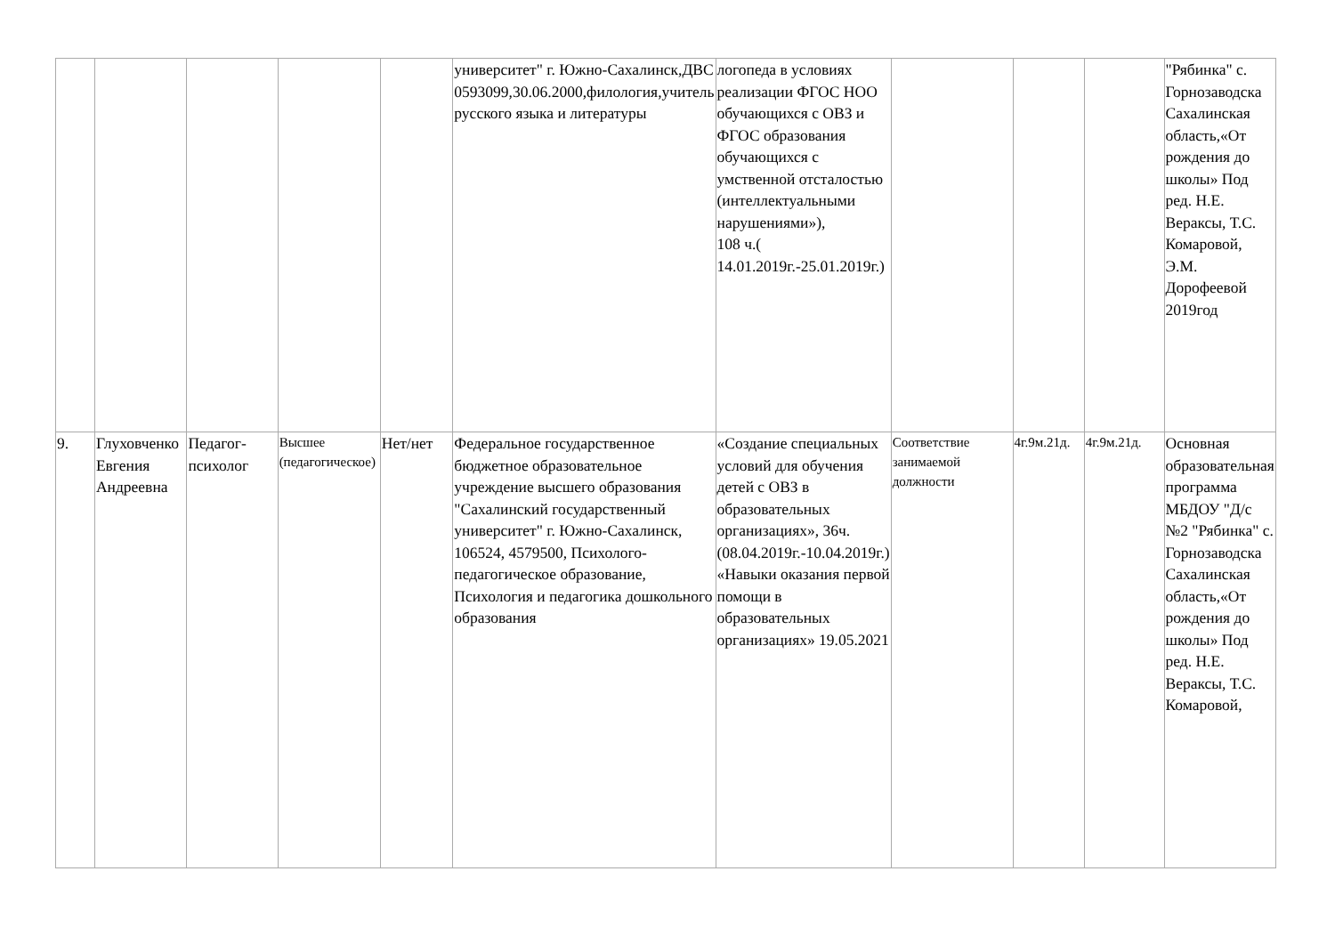| | | | | | университет" г. Южно-Сахалинск,ДВС 0593099,30.06.2000,филология,учитель русского языка и литературы | логопеда в условиях реализации ФГОС НОО обучающихся с ОВЗ и ФГОС образования обучающихся с умственной отсталостью (интеллектуальными нарушениями»), 108 ч.( 14.01.2019г.-25.01.2019г.) | | | | "Рябинка" с. Горнозаводска Сахалинская область,«От рождения до школы» Под ред. Н.Е. Вераксы, Т.С. Комаровой, Э.М. Дорофеевой 2019год |
| 9. | Глуховченко Евгения Андреевна | Педагог-психолог | Высшее (педагогическое) | Нет/нет | Федеральное государственное бюджетное образовательное учреждение высшего образования "Сахалинский государственный университет" г. Южно-Сахалинск, 106524, 4579500, Психолого-педагогическое образование, Психология и педагогика дошкольного образования | «Создание специальных условий для обучения детей с ОВЗ в образовательных организациях», 36ч. (08.04.2019г.-10.04.2019г.) «Навыки оказания первой помощи в образовательных организациях» 19.05.2021 | Соответствие занимаемой должности | 4г.9м.21д. | 4г.9м.21д. | Основная образовательная программа МБДОУ "Д/с №2 "Рябинка" с. Горнозаводска Сахалинская область,«От рождения до школы» Под ред. Н.Е. Вераксы, Т.С. Комаровой, |